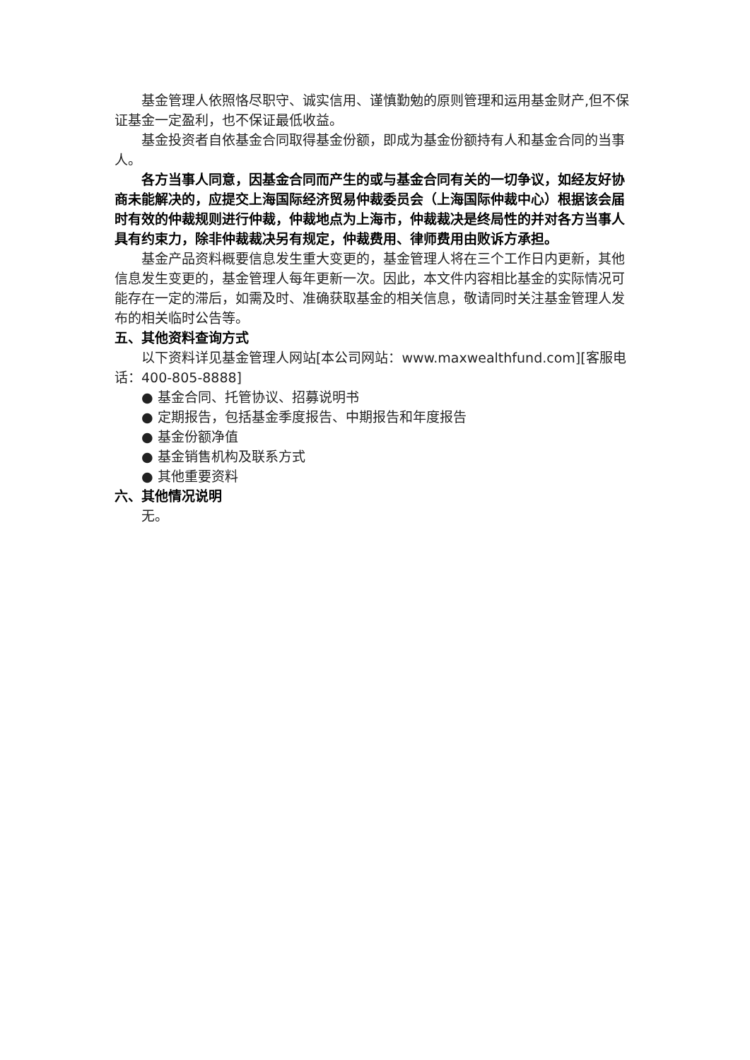基金管理人依照恪尽职守、诚实信用、谨慎勤勉的原则管理和运用基金财产,但不保证基金一定盈利，也不保证最低收益。
基金投资者自依基金合同取得基金份额，即成为基金份额持有人和基金合同的当事人。
各方当事人同意，因基金合同而产生的或与基金合同有关的一切争议，如经友好协商未能解决的，应提交上海国际经济贸易仲裁委员会（上海国际仲裁中心）根据该会届时有效的仲裁规则进行仲裁，仲裁地点为上海市，仲裁裁决是终局性的并对各方当事人具有约束力，除非仲裁裁决另有规定，仲裁费用、律师费用由败诉方承担。
基金产品资料概要信息发生重大变更的，基金管理人将在三个工作日内更新，其他信息发生变更的，基金管理人每年更新一次。因此，本文件内容相比基金的实际情况可能存在一定的滞后，如需及时、准确获取基金的相关信息，敬请同时关注基金管理人发布的相关临时公告等。
五、其他资料查询方式
以下资料详见基金管理人网站[本公司网站：www.maxwealthfund.com][客服电话：400-805-8888]
● 基金合同、托管协议、招募说明书
● 定期报告，包括基金季度报告、中期报告和年度报告
● 基金份额净值
● 基金销售机构及联系方式
● 其他重要资料
六、其他情况说明
无。